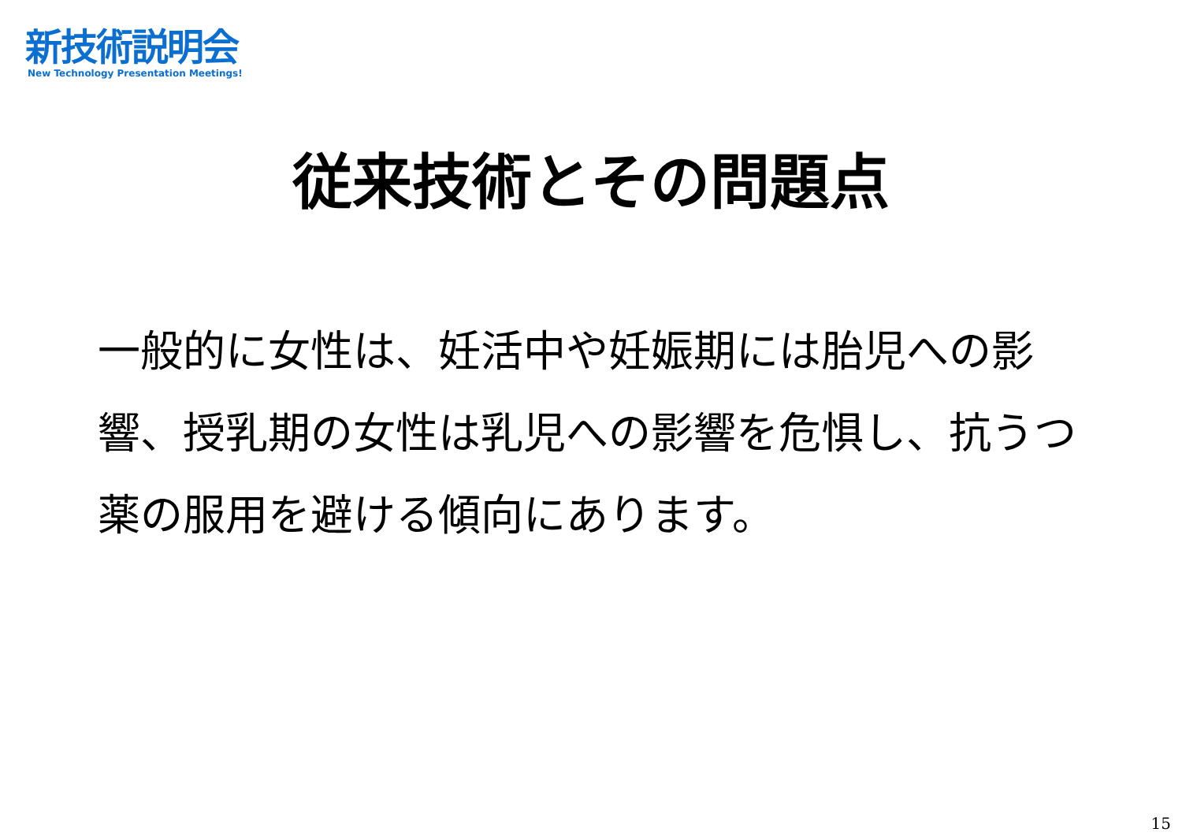新技術説明会
New Technology Presentation Meetings!
従来技術とその問題点
一般的に女性は、妊活中や妊娠期には胎児への影響、授乳期の女性は乳児への影響を危惧し、抗うつ薬の服用を避ける傾向にあります。
15